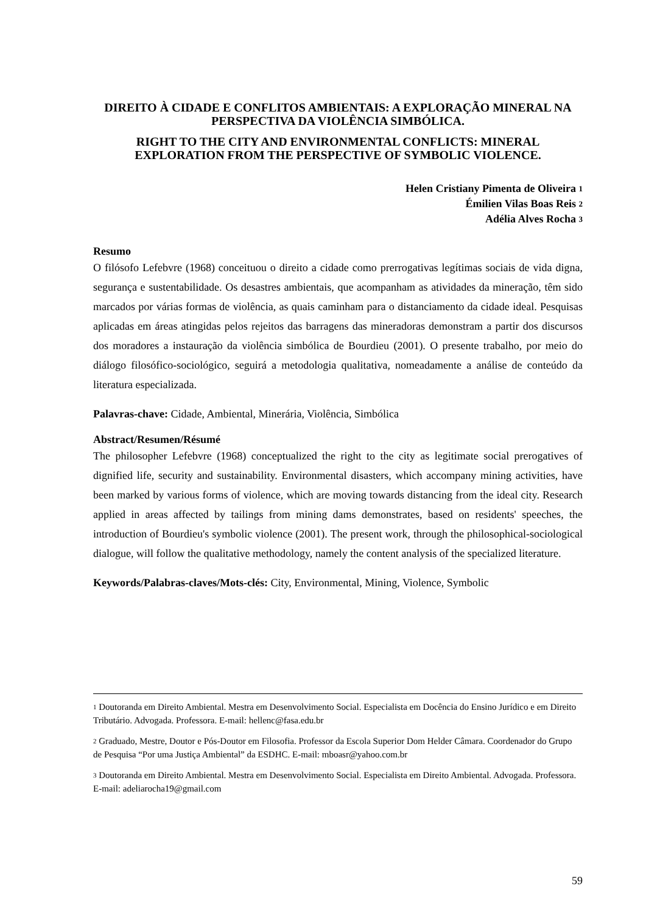DIREITO À CIDADE E CONFLITOS AMBIENTAIS: A EXPLORAÇÃO MINERAL NA PERSPECTIVA DA VIOLÊNCIA SIMBÓLICA.
RIGHT TO THE CITY AND ENVIRONMENTAL CONFLICTS: MINERAL EXPLORATION FROM THE PERSPECTIVE OF SYMBOLIC VIOLENCE.
Helen Cristiany Pimenta de Oliveira <sup>1</sup>
Émilien Vilas Boas Reis <sup>2</sup>
Adélia Alves Rocha <sup>3</sup>
Resumo
O filósofo Lefebvre (1968) conceituou o direito a cidade como prerrogativas legítimas sociais de vida digna, segurança e sustentabilidade. Os desastres ambientais, que acompanham as atividades da mineração, têm sido marcados por várias formas de violência, as quais caminham para o distanciamento da cidade ideal. Pesquisas aplicadas em áreas atingidas pelos rejeitos das barragens das mineradoras demonstram a partir dos discursos dos moradores a instauração da violência simbólica de Bourdieu (2001). O presente trabalho, por meio do diálogo filosófico-sociológico, seguirá a metodologia qualitativa, nomeadamente a análise de conteúdo da literatura especializada.
Palavras-chave: Cidade, Ambiental, Minerária, Violência, Simbólica
Abstract/Resumen/Résumé
The philosopher Lefebvre (1968) conceptualized the right to the city as legitimate social prerogatives of dignified life, security and sustainability. Environmental disasters, which accompany mining activities, have been marked by various forms of violence, which are moving towards distancing from the ideal city. Research applied in areas affected by tailings from mining dams demonstrates, based on residents' speeches, the introduction of Bourdieu's symbolic violence (2001). The present work, through the philosophical-sociological dialogue, will follow the qualitative methodology, namely the content analysis of the specialized literature.
Keywords/Palabras-claves/Mots-clés: City, Environmental, Mining, Violence, Symbolic
<sup>1</sup> Doutoranda em Direito Ambiental. Mestra em Desenvolvimento Social. Especialista em Docência do Ensino Jurídico e em Direito Tributário. Advogada. Professora. E-mail: hellenc@fasa.edu.br
<sup>2</sup> Graduado, Mestre, Doutor e Pós-Doutor em Filosofia. Professor da Escola Superior Dom Helder Câmara. Coordenador do Grupo de Pesquisa “Por uma Justiça Ambiental” da ESDHC. E-mail: mboasr@yahoo.com.br
<sup>3</sup> Doutoranda em Direito Ambiental. Mestra em Desenvolvimento Social. Especialista em Direito Ambiental. Advogada. Professora. E-mail: adeliarocha19@gmail.com
59